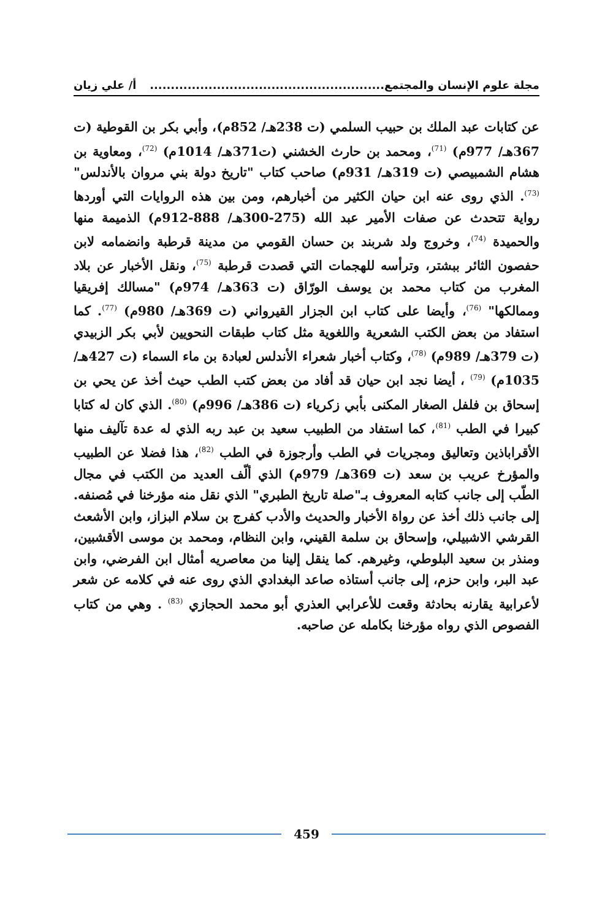مجلة علوم الإنسان والمجتمع........................................................ أ/ علي زيان
عن كتابات عبد الملك بن حبيب السلمي (ت 238هـ/ 852م)، وأبي بكر بن القوطية (ت 367هـ/ 977م) <sup>(71)</sup>، ومحمد بن حارث الخشني (ت371هـ/ 1014م) <sup>(72)</sup>، ومعاوية بن هشام الشمبيصي (ت 319هـ/ 931م) صاحب كتاب "تاريخ دولة بني مروان بالأندلس" <sup>(73)</sup>. الذي روى عنه ابن حيان الكثير من أخبارهم، ومن بين هذه الروايات التي أوردها رواية تتحدث عن صفات الأمير عبد الله (275-300هـ/ 888-912م) الذميمة منها والحميدة <sup>(74)</sup>، وخروج ولد شربند بن حسان القومي من مدينة قرطبة وانضمامه لابن حفصون الثائر ببشتر، وترأسه للهجمات التي قصدت قرطبة <sup>(75)</sup>، ونقل الأخبار عن بلاد المغرب من كتاب محمد بن يوسف الورّاق (ت 363هـ/ 974م) "مسالك إفريقيا وممالكها" <sup>(76)</sup>، وأيضا على كتاب ابن الجزار القيرواني (ت 369هـ/ 980م) <sup>(77)</sup>. كما استفاد من بعض الكتب الشعرية واللغوية مثل كتاب طبقات النحويين لأبي بكر الزبيدي (ت 379هـ/ 989م) <sup>(78)</sup>، وكتاب أخبار شعراء الأندلس لعبادة بن ماء السماء (ت 427هـ/ 1035م) <sup>(79)</sup> ، أيضا نجد ابن حيان قد أفاد من بعض كتب الطب حيث أخذ عن يحي بن إسحاق بن فلفل الصغار المكنى بأبي زكرياء (ت 386هـ/ 996م) <sup>(80)</sup>. الذي كان له كتابا كبيرا في الطب <sup>(81)</sup>، كما استفاد من الطبيب سعيد بن عبد ربه الذي له عدة تآليف منها الأقراباذين وتعاليق ومجريات في الطب وأرجوزة في الطب <sup>(82)</sup>، هذا فضلا عن الطبيب والمؤرخ عريب بن سعد (ت 369هـ/ 979م) الذي ألّف العديد من الكتب في مجال الطّب إلى جانب كتابه المعروف بـ"صلة تاريخ الطبري" الذي نقل منه مؤرخنا في مُصنفه. إلى جانب ذلك أخذ عن رواة الأخبار والحديث والأدب كفرج بن سلام البزاز، وابن الأشعث القرشي الاشبيلي، وإسحاق بن سلمة القيني، وابن النظام، ومحمد بن موسى الأقشبين، ومنذر بن سعيد البلوطي، وغيرهم. كما ينقل إلينا من معاصريه أمثال ابن الفرضي، وابن عبد البر، وابن حزم، إلى جانب أستاذه صاعد البغدادي الذي روى عنه في كلامه عن شعر لأعرابية يقارنه بحادثة وقعت للأعرابي العذري أبو محمد الحجازي <sup>(83)</sup> . وهي من كتاب الفصوص الذي رواه مؤرخنا بكامله عن صاحبه.
459